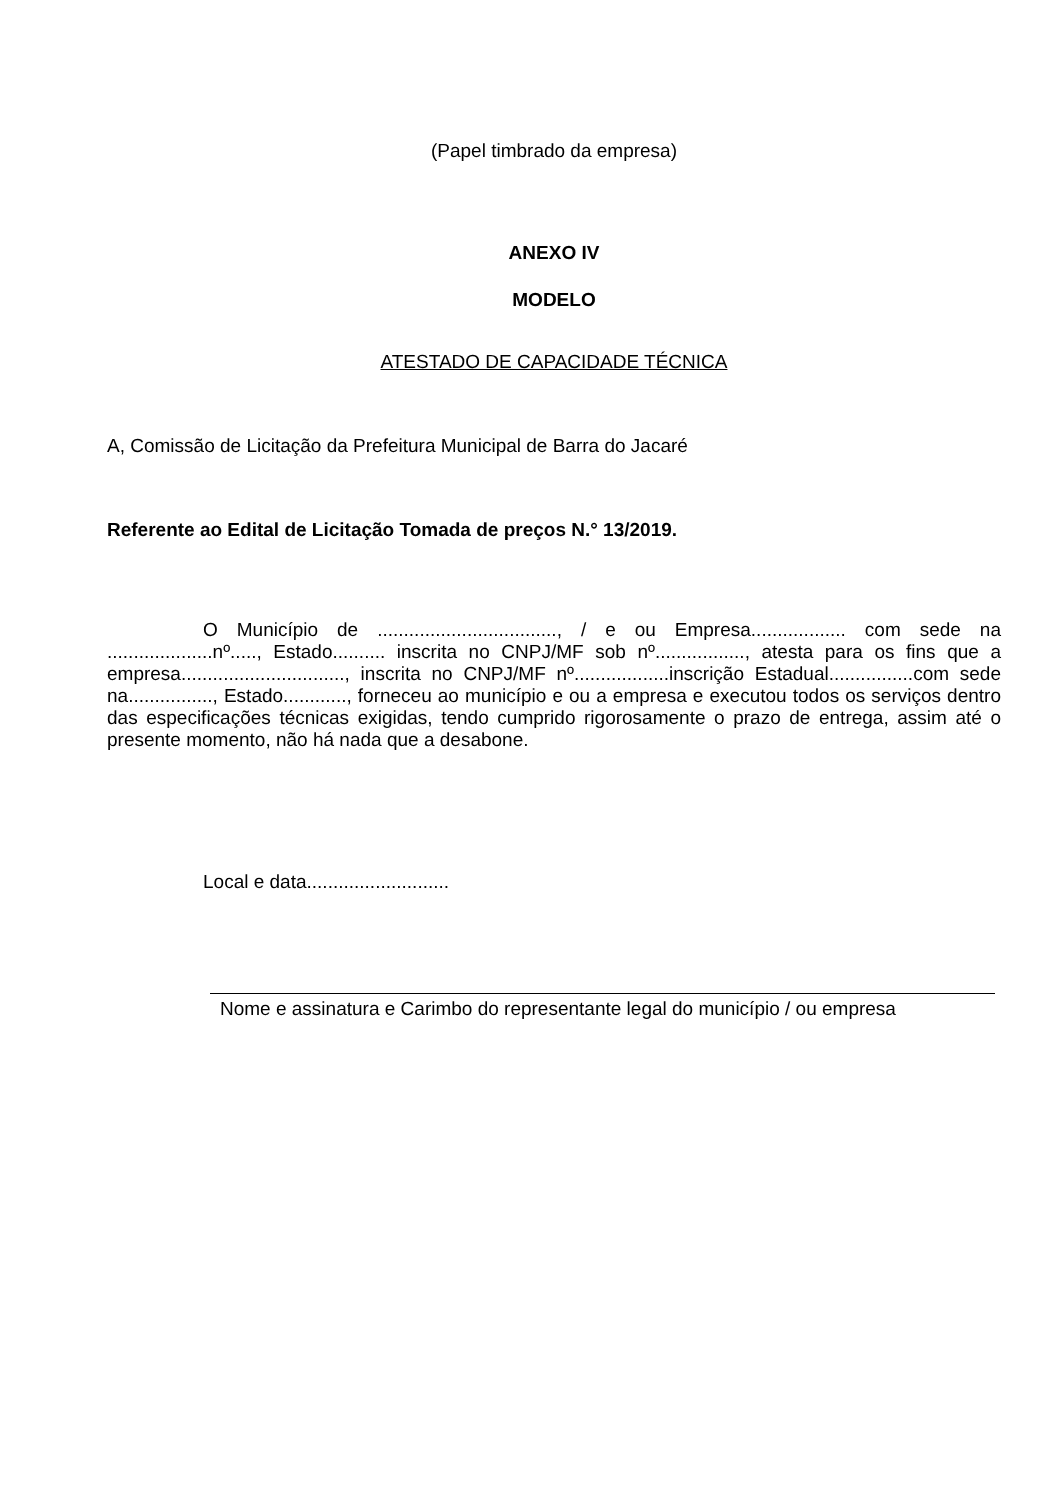(Papel timbrado da empresa)
ANEXO IV
MODELO
ATESTADO DE CAPACIDADE TÉCNICA
A, Comissão de Licitação da Prefeitura Municipal de Barra do Jacaré
Referente ao Edital de Licitação Tomada de preços N.° 13/2019.
O Município de .................................., / e ou Empresa.................. com sede na ....................nº....., Estado.......... inscrita no CNPJ/MF sob nº................., atesta para os fins que a empresa..............................., inscrita no CNPJ/MF nº..................inscrição Estadual................com sede na................, Estado............, forneceu ao município e ou a empresa e executou todos os serviços dentro das especificações técnicas exigidas, tendo cumprido rigorosamente o prazo de entrega, assim até o presente momento, não há nada que a desabone.
Local e data...........................
Nome e assinatura e Carimbo do representante legal do município / ou empresa